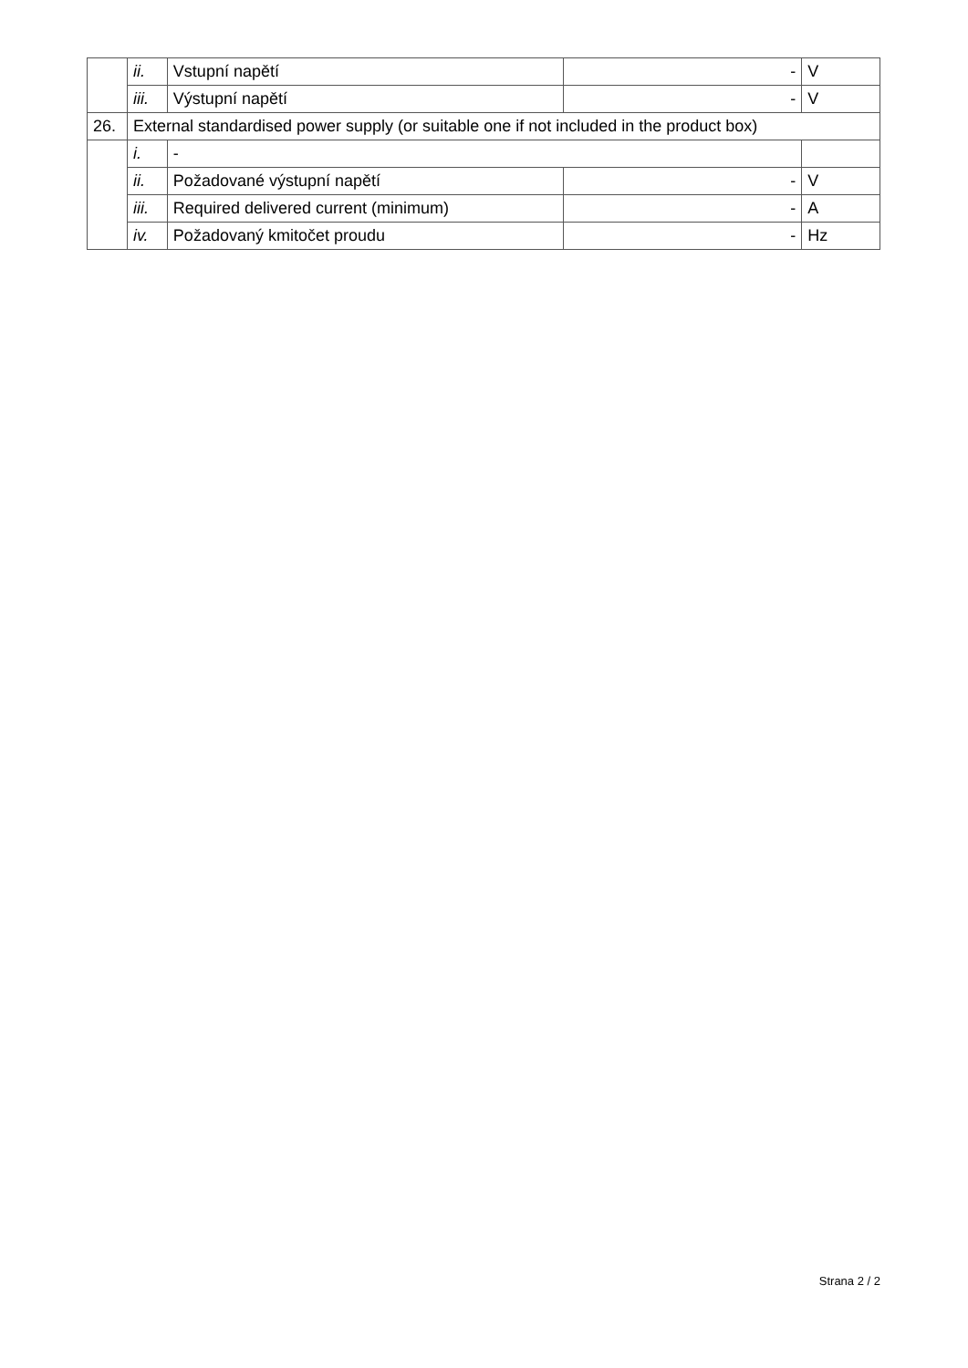| | ii. | Vstupní napětí | - | V |
| | iii. | Výstupní napětí | - | V |
| 26. | External standardised power supply (or suitable one if not included in the product box) | | | |
| | i. | - | | |
| | ii. | Požadované výstupní napětí | - | V |
| | iii. | Required delivered current (minimum) | - | A |
| | iv. | Požadovaný kmitočet proudu | - | Hz |
Strana 2 / 2